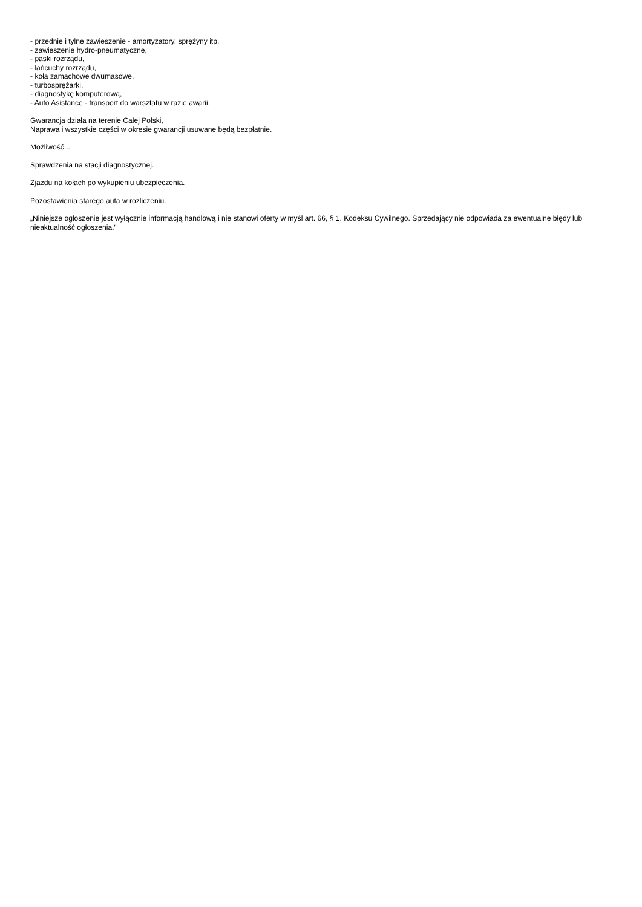- przednie i tylne zawieszenie - amortyzatory, sprężyny itp.
- zawieszenie hydro-pneumatyczne,
- paski rozrządu,
- łańcuchy rozrządu,
- koła zamachowe dwumasowe,
- turbosprężarki,
- diagnostykę komputerową,
- Auto Asistance - transport do warsztatu w razie awarii,
Gwarancja działa na terenie Całej Polski,
Naprawa i wszystkie części w okresie gwarancji usuwane będą bezpłatnie.
Możliwość...
Sprawdzenia na stacji diagnostycznej.
Zjazdu na kołach po wykupieniu ubezpieczenia.
Pozostawienia starego auta w rozliczeniu.
„Niniejsze ogłoszenie jest wyłącznie informacją handlową i nie stanowi oferty w myśl art. 66, § 1. Kodeksu Cywilnego. Sprzedający nie odpowiada za ewentualne błędy lub nieaktualność ogłoszenia.”